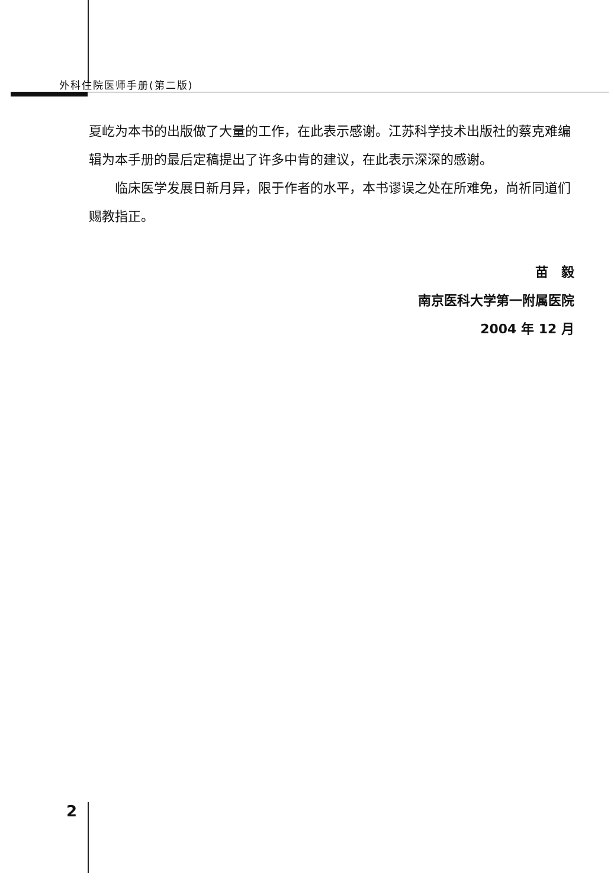外科住院医师手册(第二版)
夏屹为本书的出版做了大量的工作，在此表示感谢。江苏科学技术出版社的蔡克难编辑为本手册的最后定稿提出了许多中肯的建议，在此表示深深的感谢。
临床医学发展日新月异，限于作者的水平，本书谬误之处在所难免，尚祈同道们赐教指正。
苗　毅
南京医科大学第一附属医院
2004 年 12 月
2